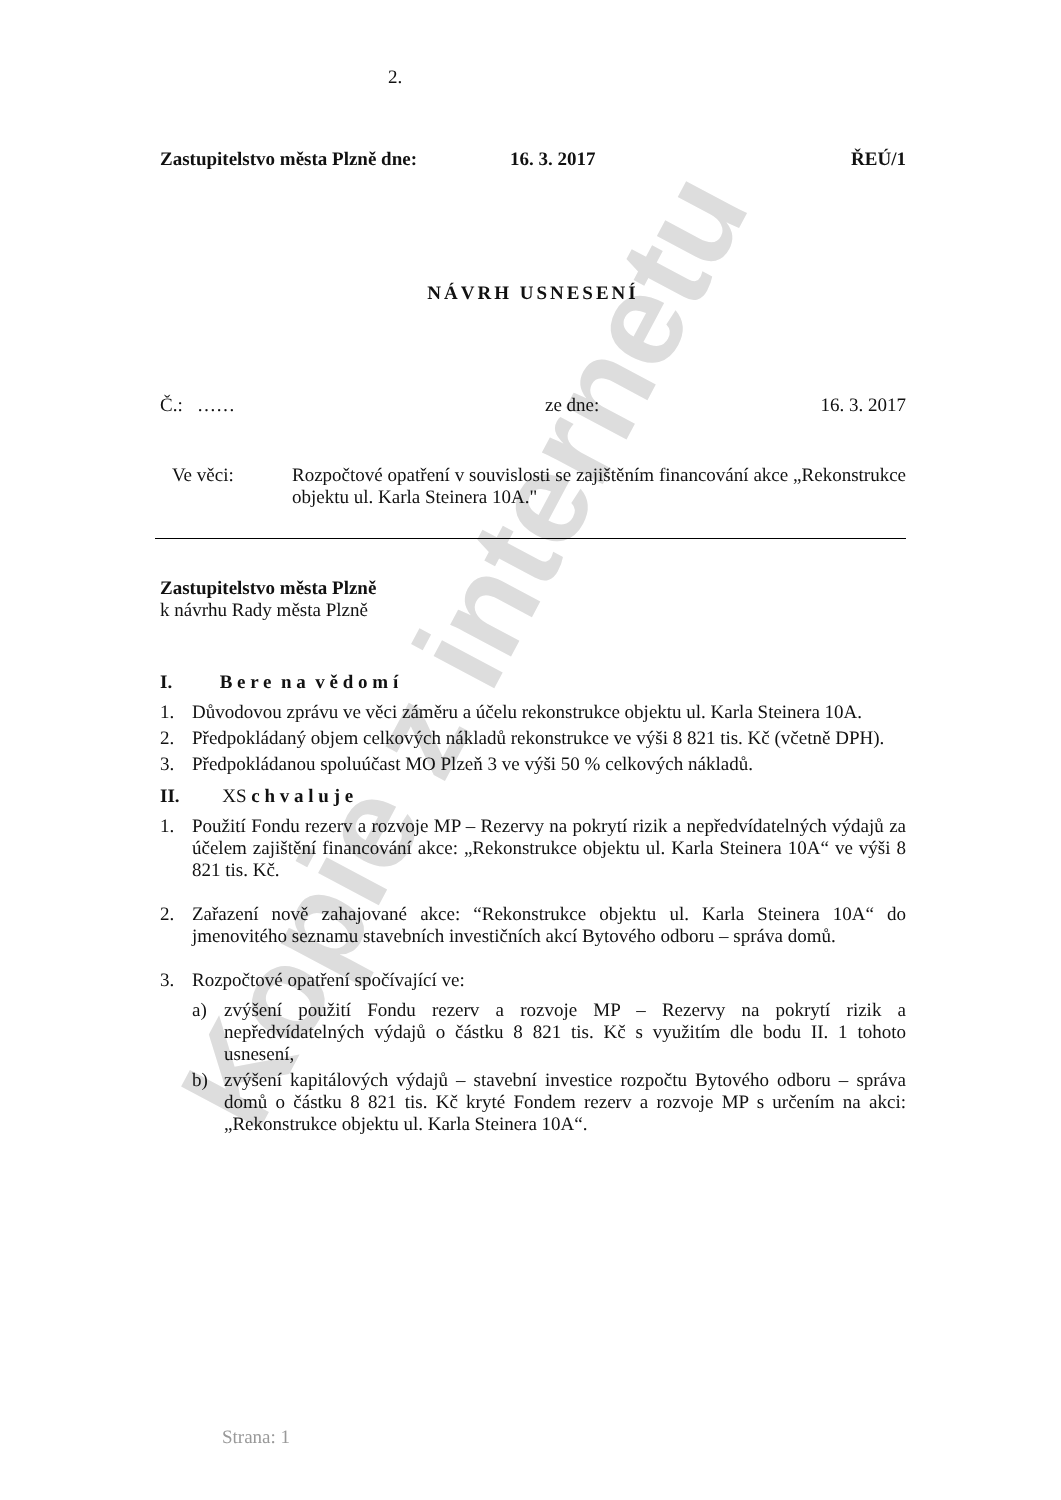Kopie z internetu
2.
Zastupitelstvo města Plzně dne: 16. 3. 2017 ŘEÚ/1
NÁVRH USNESENÍ
Č.: …… ze dne: 16. 3. 2017
Ve věci: Rozpočtové opatření v souvislosti se zajištěním financování akce „Rekonstrukce objektu ul. Karla Steinera 10A."
Zastupitelstvo města Plzně
k návrhu Rady města Plzně
I. B e r e n a v ě d o m í
1. Důvodovou zprávu ve věci záměru a účelu rekonstrukce objektu ul. Karla Steinera 10A.
2. Předpokládaný objem celkových nákladů rekonstrukce ve výši 8 821 tis. Kč (včetně DPH).
3. Předpokládanou spoluúčast MO Plzeň 3 ve výši 50 % celkových nákladů.
II. XS c h v a l u j e
1. Použití Fondu rezerv a rozvoje MP – Rezervy na pokrytí rizik a nepředvídatelných výdajů za účelem zajištění financování akce: „Rekonstrukce objektu ul. Karla Steinera 10A“ ve výši 8 821 tis. Kč.
2. Zařazení nově zahajované akce: “Rekonstrukce objektu ul. Karla Steinera 10A“ do jmenovitého seznamu stavebních investičních akcí Bytového odboru – správa domů.
3. Rozpočtové opatření spočívající ve:
a) zvýšení použití Fondu rezerv a rozvoje MP – Rezervy na pokrytí rizik a nepředvídatelných výdajů o částku 8 821 tis. Kč s využitím dle bodu II. 1 tohoto usnesení,
b) zvýšení kapitálových výdajů – stavební investice rozpočtu Bytového odboru – správa domů o částku 8 821 tis. Kč kryté Fondem rezerv a rozvoje MP s určením na akci: „Rekonstrukce objektu ul. Karla Steinera 10A“.
Strana: 1